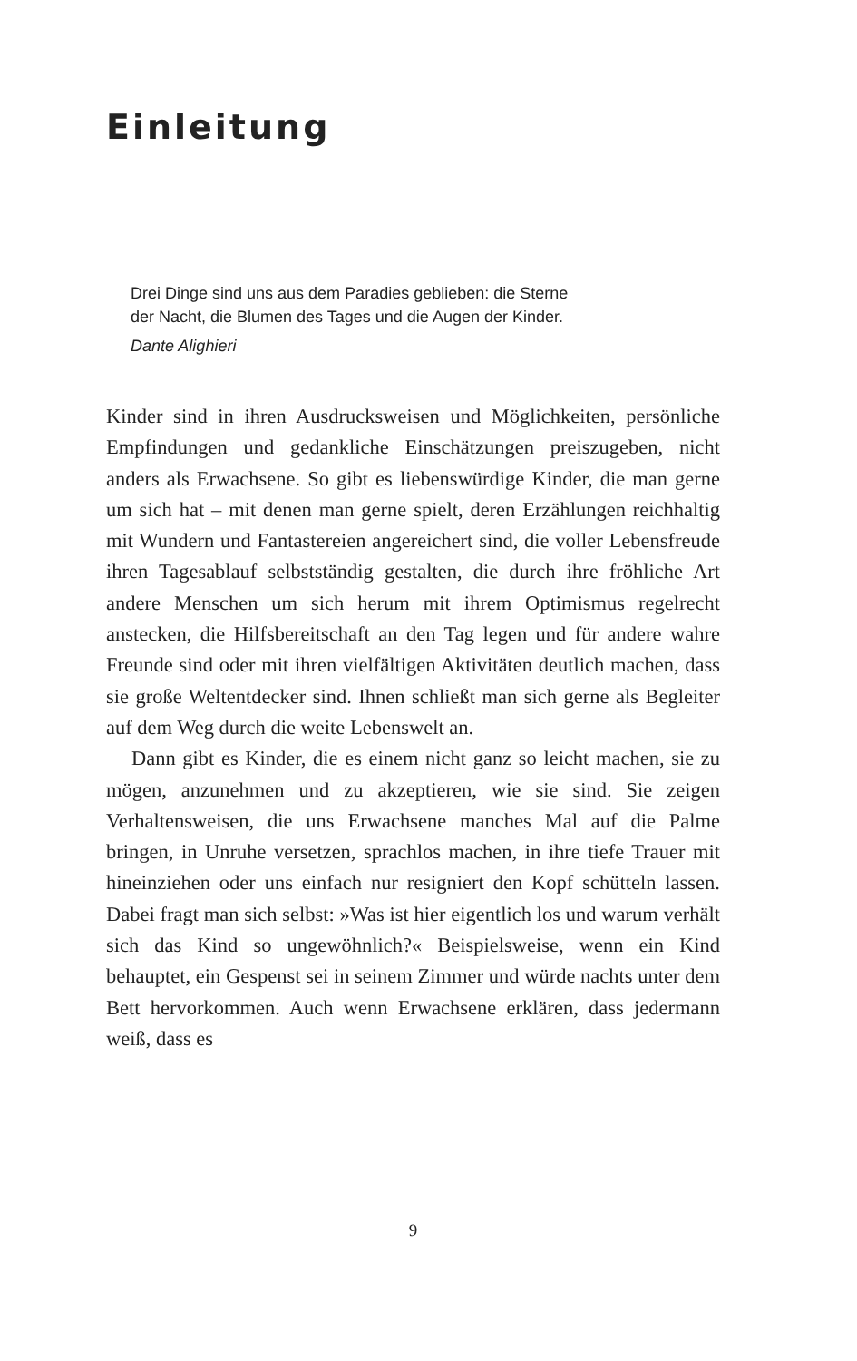Einleitung
Drei Dinge sind uns aus dem Paradies geblieben: die Sterne
der Nacht, die Blumen des Tages und die Augen der Kinder.
Dante Alighieri
Kinder sind in ihren Ausdrucksweisen und Möglichkeiten, persönliche Empfindungen und gedankliche Einschätzungen preiszugeben, nicht anders als Erwachsene. So gibt es liebenswürdige Kinder, die man gerne um sich hat – mit denen man gerne spielt, deren Erzählungen reichhaltig mit Wundern und Fantastereien angereichert sind, die voller Lebensfreude ihren Tagesablauf selbstständig gestalten, die durch ihre fröhliche Art andere Menschen um sich herum mit ihrem Optimismus regelrecht anstecken, die Hilfsbereitschaft an den Tag legen und für andere wahre Freunde sind oder mit ihren vielfältigen Aktivitäten deutlich machen, dass sie große Weltentdecker sind. Ihnen schließt man sich gerne als Begleiter auf dem Weg durch die weite Lebenswelt an.
Dann gibt es Kinder, die es einem nicht ganz so leicht machen, sie zu mögen, anzunehmen und zu akzeptieren, wie sie sind. Sie zeigen Verhaltensweisen, die uns Erwachsene manches Mal auf die Palme bringen, in Unruhe versetzen, sprachlos machen, in ihre tiefe Trauer mit hineinziehen oder uns einfach nur resigniert den Kopf schütteln lassen. Dabei fragt man sich selbst: »Was ist hier eigentlich los und warum verhält sich das Kind so ungewöhnlich?« Beispielsweise, wenn ein Kind behauptet, ein Gespenst sei in seinem Zimmer und würde nachts unter dem Bett hervorkommen. Auch wenn Erwachsene erklären, dass jedermann weiß, dass es
9